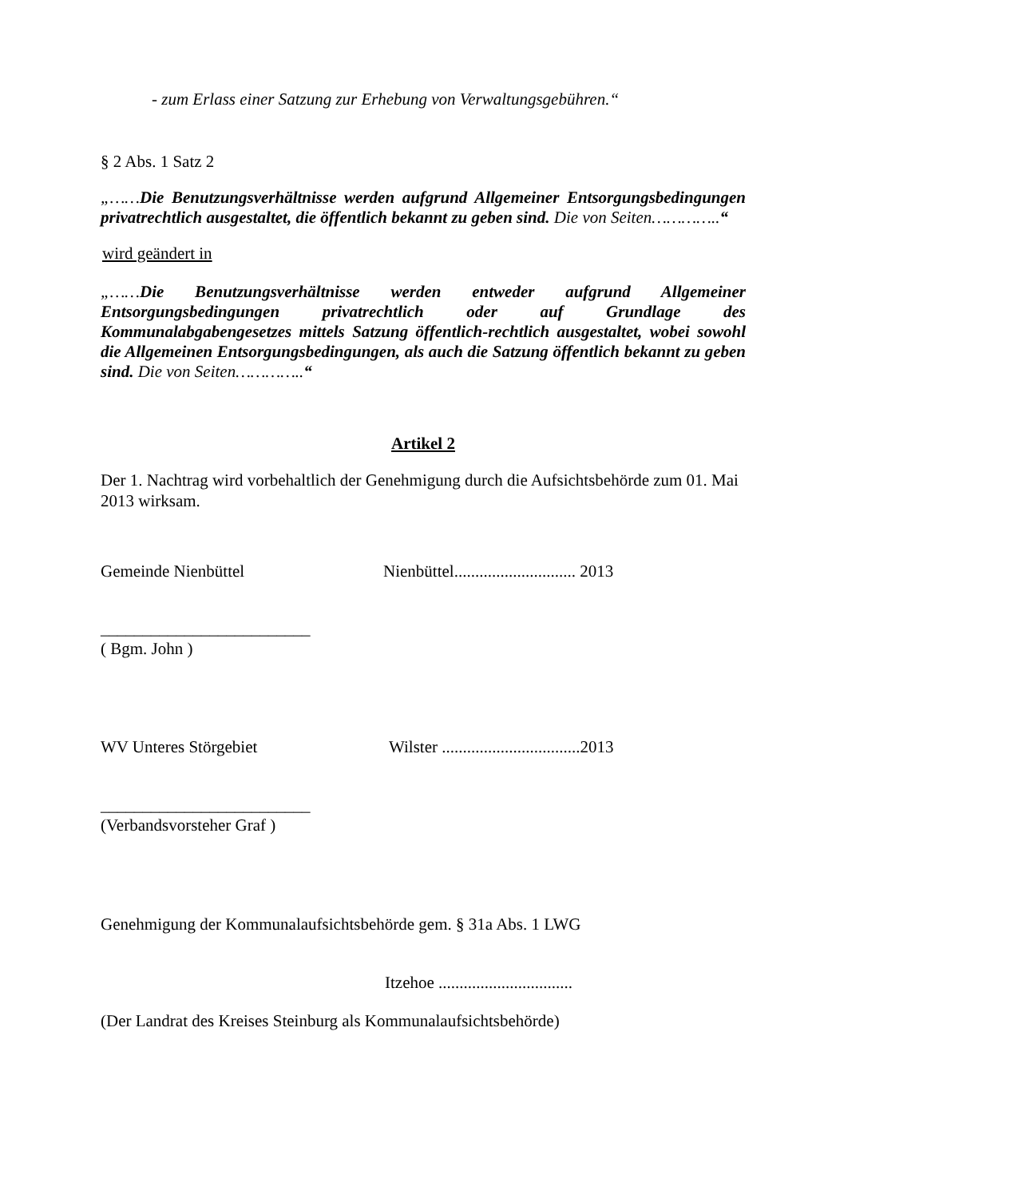- zum Erlass einer Satzung zur Erhebung von Verwaltungsgebühren.“
§ 2 Abs. 1 Satz 2
„……Die Benutzungsverhältnisse werden aufgrund Allgemeiner Entsorgungsbedingungen privatrechtlich ausgestaltet, die öffentlich bekannt zu geben sind. Die von Seiten…………..“
wird geändert in
„……Die Benutzungsverhältnisse werden entweder aufgrund Allgemeiner Entsorgungsbedingungen privatrechtlich oder auf Grundlage des Kommunalabgabengesetzes mittels Satzung öffentlich-rechtlich ausgestaltet, wobei sowohl die Allgemeinen Entsorgungsbedingungen, als auch die Satzung öffentlich bekannt zu geben sind. Die von Seiten…………..“
Artikel 2
Der 1. Nachtrag wird vorbehaltlich der Genehmigung durch die Aufsichtsbehörde zum 01. Mai 2013 wirksam.
Gemeinde Nienbüttel Nienbüttel............................. 2013
_________________________
( Bgm. John )
WV Unteres Störgebiet Wilster .................................2013
_________________________
(Verbandsvorsteher Graf )
Genehmigung der Kommunalaufsichtsbehörde gem. § 31a Abs. 1 LWG
Itzehoe ................................
(Der Landrat des Kreises Steinburg als Kommunalaufsichtsbehörde)